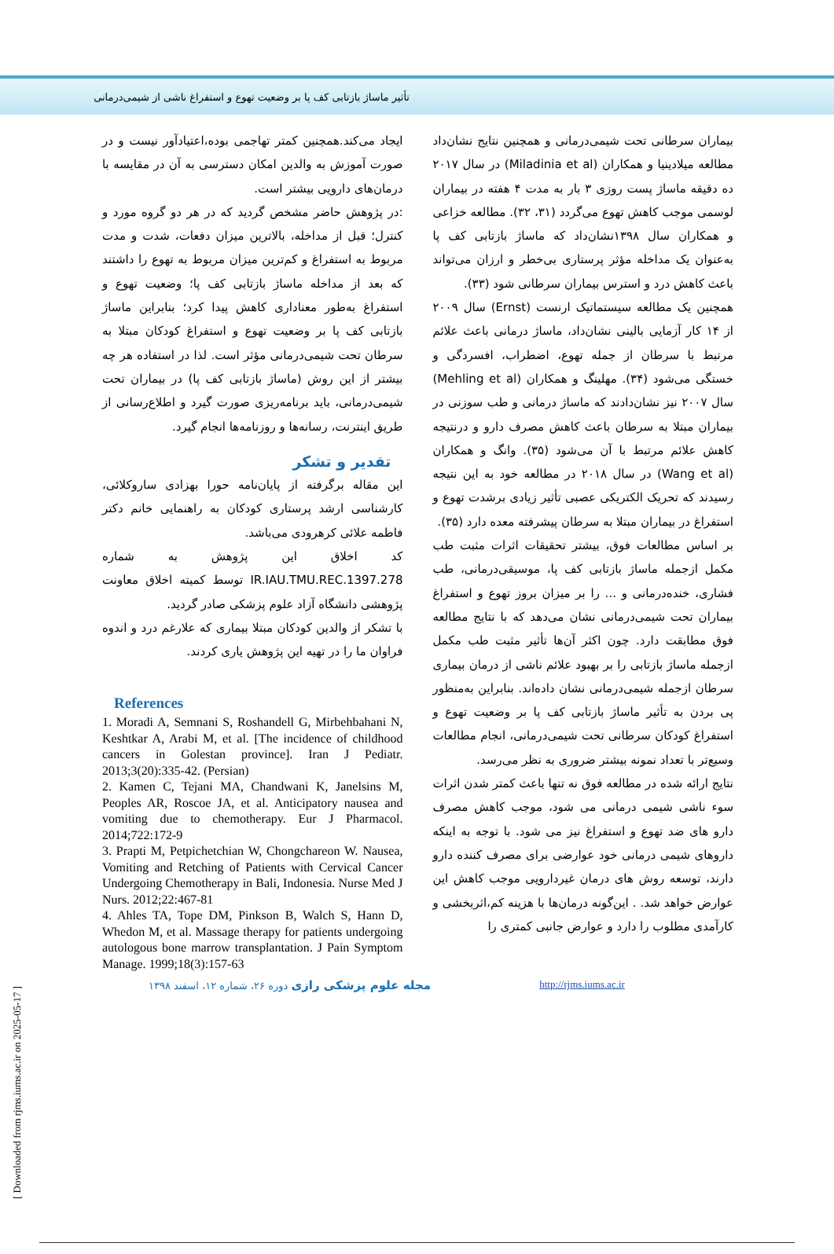تأثیر ماساژ بازتابی کف پا بر وضعیت تهوع و استفراغ ناشی از شیمی‌درمانی
بیماران سرطانی تحت شیمی‌درمانی و همچنین نتایج نشان‌داد مطالعه میلادینیا و همکاران (Miladinia et al) در سال ۲۰۱۷ ده دقیقه ماساژ پست روزی ۳ بار به مدت ۴ هفته در بیماران لوسمی موجب کاهش تهوع می‌گردد (۳۱، ۳۲). مطالعه خزاعی و همکاران سال ۱۳۹۸نشان‌داد که ماساژ بازتابی کف پا به‌عنوان یک مداخله مؤثر پرستاری بی‌خطر و ارزان می‌تواند باعث کاهش درد و استرس بیماران سرطانی شود (۳۳).
همچنین یک مطالعه سیستماتیک ارنست (Ernst) سال ۲۰۰۹ از ۱۴ کار آزمایی بالینی نشان‌داد، ماساژ درمانی باعث علائم مرتبط با سرطان از جمله تهوع، اضطراب، افسردگی و خستگی می‌شود (۳۴). مهلینگ و همکاران (Mehling et al) سال ۲۰۰۷ نیز نشان‌دادند که ماساژ درمانی و طب سوزنی در بیماران مبتلا به سرطان باعث کاهش مصرف دارو و درنتیجه کاهش علائم مرتبط با آن می‌شود (۳۵). وانگ و همکاران (Wang et al) در سال ۲۰۱۸ در مطالعه خود به این نتیجه رسیدند که تحریک الکتریکی عصبی تأثیر زیادی برشدت تهوع و استفراغ در بیماران مبتلا به سرطان پیشرفته معده دارد (۳۵).
بر اساس مطالعات فوق، بیشتر تحقیقات اثرات مثبت طب مکمل ازجمله ماساژ بازتابی کف پا، موسیقی‌درمانی، طب فشاری، خنده‌درمانی و ... را بر میزان بروز تهوع و استفراغ بیماران تحت شیمی‌درمانی نشان می‌دهد که با نتایج مطالعه فوق مطابقت دارد. چون اکثر آن‌ها تأثیر مثبت طب مکمل ازجمله ماساژ بازتابی را بر بهبود علائم ناشی از درمان بیماری سرطان ازجمله شیمی‌درمانی نشان داده‌اند. بنابراین به‌منظور پی بردن به تأثیر ماساژ بازتابی کف پا بر وضعیت تهوع و استفراغ کودکان سرطانی تحت شیمی‌درمانی، انجام مطالعات وسیع‌تر با تعداد نمونه بیشتر ضروری به نظر می‌رسد.
نتایج ارائه شده در مطالعه فوق نه تنها باعث کمتر شدن اثرات سوء ناشی شیمی درمانی می شود، موجب کاهش مصرف دارو های ضد تهوع و استفراغ نیز می شود. با توجه به اینکه داروهای شیمی درمانی خود عوارضی برای مصرف کننده دارو دارند، توسعه روش های درمان غیردارویی موجب کاهش این عوارض خواهد شد. . این‌گونه درمان‌ها با هزینه کم،اثربخشی و کارآمدی مطلوب را دارد و عوارض جانبی کمتری را
ایجاد می‌کند.همچنین کمتر تهاجمی بوده،اعتیادآور نیست و در صورت آموزش به والدین امکان دسترسی به آن در مقایسه با درمان‌های دارویی بیشتر است.
:در پژوهش حاضر مشخص گردید که در هر دو گروه مورد و کنترل؛ قبل از مداخله، بالاترین میزان دفعات، شدت و مدت مربوط به استفراغ و کم‌ترین میزان مربوط به تهوع را داشتند که بعد از مداخله ماساژ بازتابی کف پا؛ وضعیت تهوع و استفراغ به‌طور معناداری کاهش پیدا کرد؛ بنابراین ماساژ بازتابی کف پا بر وضعیت تهوع و استفراغ کودکان مبتلا به سرطان تحت شیمی‌درمانی مؤثر است. لذا در استفاده هر چه بیشتر از این روش (ماساژ بازتابی کف پا) در بیماران تحت شیمی‌درمانی، باید برنامه‌ریزی صورت گیرد و اطلاع‌رسانی از طریق اینترنت، رسانه‌ها و روزنامه‌ها انجام گیرد.
تقدیر و تشکر
این مقاله برگرفته از پایان‌نامه حورا بهزادی ساروکلائی، کارشناسی ارشد پرستاری کودکان به راهنمایی خانم دکتر فاطمه علائی کرهرودی می‌باشد.
کد اخلاق این پژوهش به شماره IR.IAU.TMU.REC.1397.278 توسط کمیته اخلاق معاونت پژوهشی دانشگاه آزاد علوم پزشکی صادر گردید.
با تشکر از والدین کودکان مبتلا بیماری که علارغم درد و اندوه فراوان ما را در تهیه این پژوهش یاری کردند.
References
1. Moradi A, Semnani S, Roshandell G, Mirbehbahani N, Keshtkar A, Arabi M, et al. [The incidence of childhood cancers in Golestan province]. Iran J Pediatr. 2013;3(20):335-42. (Persian)
2. Kamen C, Tejani MA, Chandwani K, Janelsins M, Peoples AR, Roscoe JA, et al. Anticipatory nausea and vomiting due to chemotherapy. Eur J Pharmacol. 2014;722:172-9
3. Prapti M, Petpichetchian W, Chongchareon W. Nausea, Vomiting and Retching of Patients with Cervical Cancer Undergoing Chemotherapy in Bali, Indonesia. Nurse Med J Nurs. 2012;22:467-81
4. Ahles TA, Tope DM, Pinkson B, Walch S, Hann D, Whedon M, et al. Massage therapy for patients undergoing autologous bone marrow transplantation. J Pain Symptom Manage. 1999;18(3):157-63
http://rjms.iums.ac.ir
مجله علوم پزشکی رازی دوره ۲۶، شماره ۱۲، اسفند ۱۳۹۸
[ Downloaded from rjms.iums.ac.ir on 2025-05-17 ]